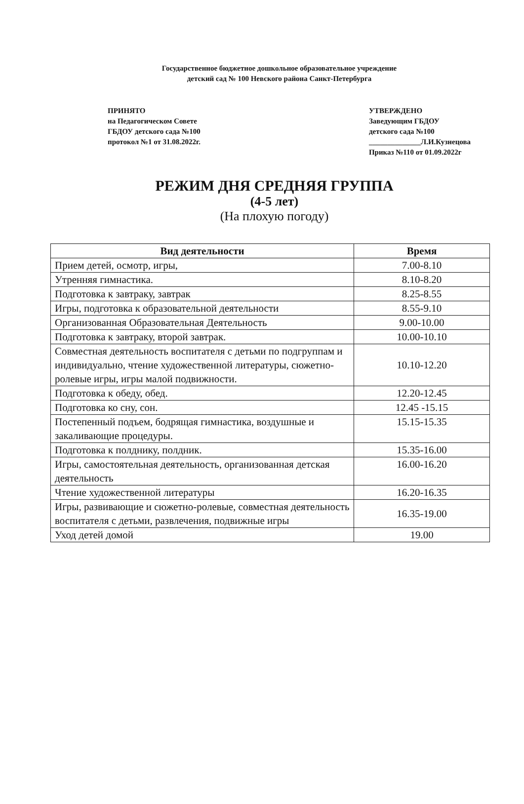Государственное бюджетное дошкольное образовательное учреждение
детский сад № 100 Невского района Санкт-Петербурга
ПРИНЯТО
на Педагогическом Совете
ГБДОУ детского сада №100
протокол №1 от 31.08.2022г.
УТВЕРЖДЕНО
Заведующим ГБДОУ
детского сада №100
______________Л.И.Кузнецова
Приказ №110 от 01.09.2022г
РЕЖИМ ДНЯ СРЕДНЯЯ ГРУППА
(4-5 лет)
(На плохую погоду)
| Вид деятельности | Время |
| --- | --- |
| Прием детей, осмотр, игры, | 7.00-8.10 |
| Утренняя гимнастика. | 8.10-8.20 |
| Подготовка к завтраку, завтрак | 8.25-8.55 |
| Игры, подготовка к образовательной деятельности | 8.55-9.10 |
| Организованная Образовательная Деятельность | 9.00-10.00 |
| Подготовка к завтраку, второй завтрак. | 10.00-10.10 |
| Совместная деятельность воспитателя с детьми по подгруппам и индивидуально, чтение художественной литературы, сюжетно-ролевые игры, игры малой подвижности. | 10.10-12.20 |
| Подготовка к обеду, обед. | 12.20-12.45 |
| Подготовка ко сну, сон. | 12.45 -15.15 |
| Постепенный подъем, бодрящая гимнастика, воздушные и закаливающие процедуры. | 15.15-15.35 |
| Подготовка к полднику, полдник. | 15.35-16.00 |
| Игры, самостоятельная деятельность, организованная детская деятельность | 16.00-16.20 |
| Чтение художественной литературы | 16.20-16.35 |
| Игры, развивающие и сюжетно-ролевые, совместная деятельность воспитателя с детьми, развлечения, подвижные игры | 16.35-19.00 |
| Уход детей домой | 19.00 |